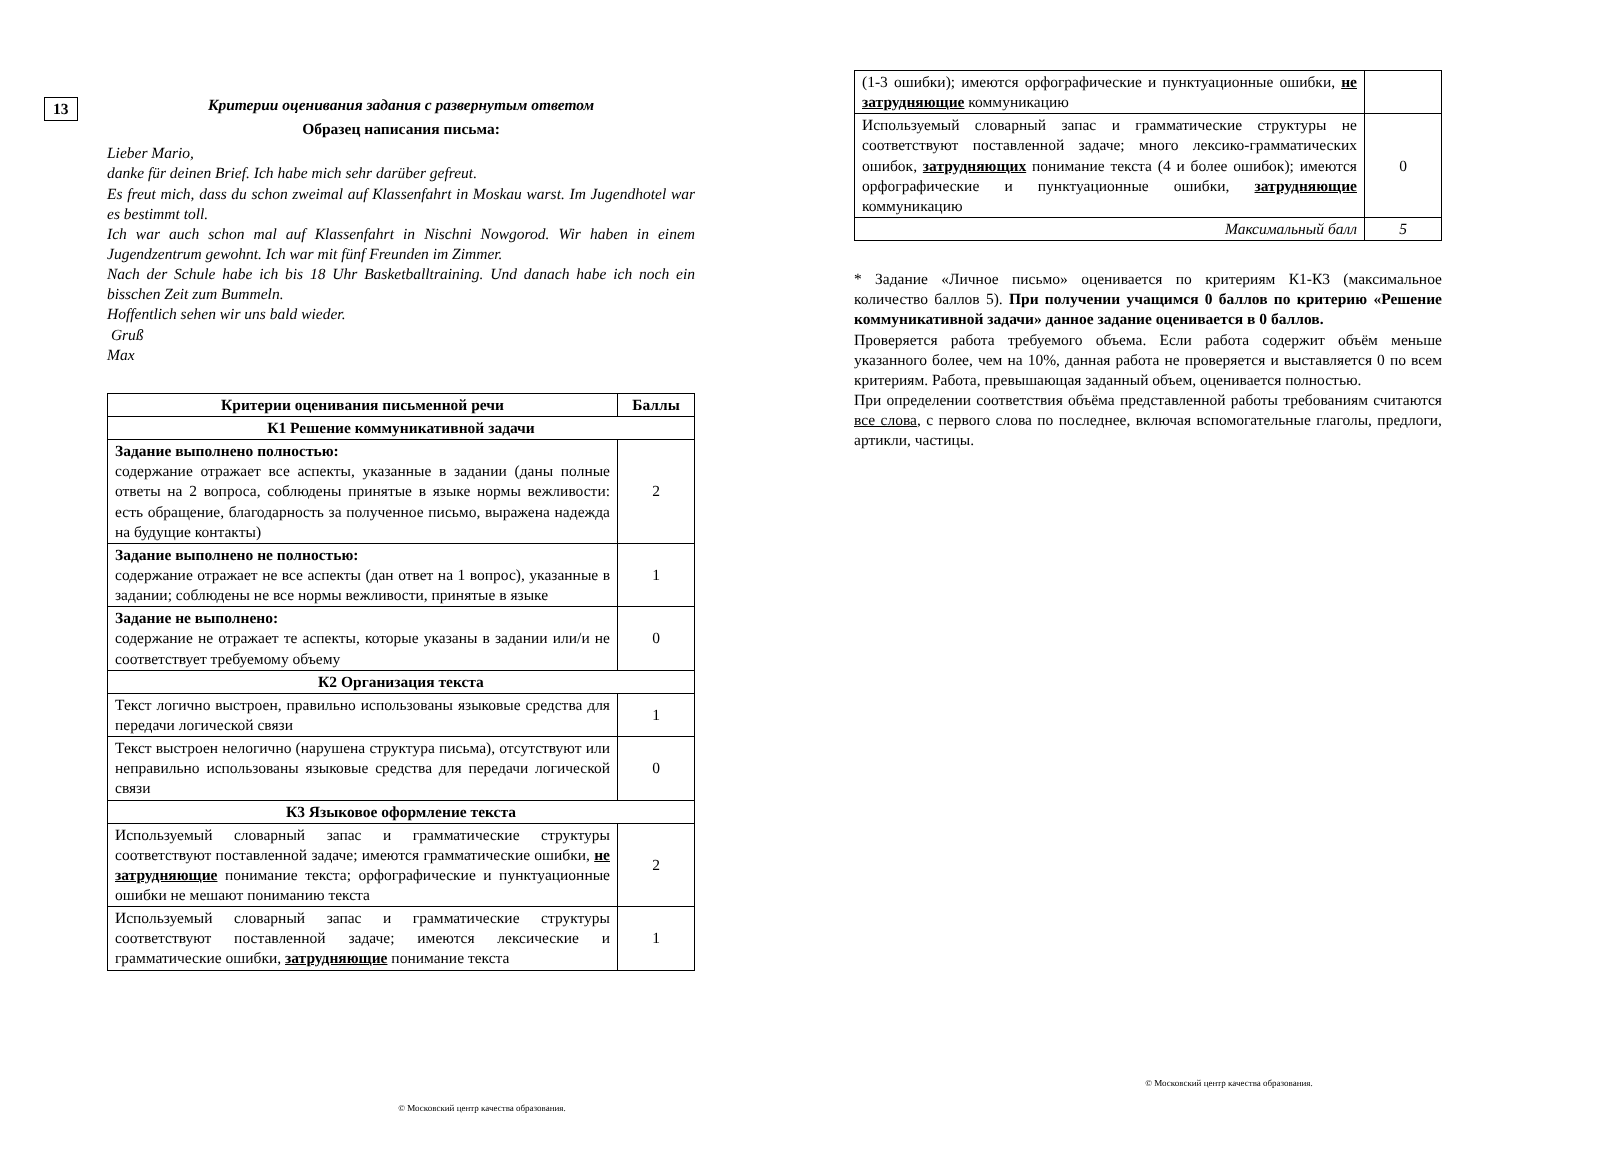13
Критерии оценивания задания с развернутым ответом
Образец написания письма:
Lieber Mario,
danke für deinen Brief. Ich habe mich sehr darüber gefreut.
Es freut mich, dass du schon zweimal auf Klassenfahrt in Moskau warst. Im Jugendhotel war es bestimmt toll.
Ich war auch schon mal auf Klassenfahrt in Nischni Nowgorod. Wir haben in einem Jugendzentrum gewohnt. Ich war mit fünf Freunden im Zimmer.
Nach der Schule habe ich bis 18 Uhr Basketballtraining. Und danach habe ich noch ein bisschen Zeit zum Bummeln.
Hoffentlich sehen wir uns bald wieder.
Gruß
Max
| Критерии оценивания письменной речи | Баллы |
| --- | --- |
| К1 Решение коммуникативной задачи | |
| Задание выполнено полностью: содержание отражает все аспекты, указанные в задании (даны полные ответы на 2 вопроса, соблюдены принятые в языке нормы вежливости: есть обращение, благодарность за полученное письмо, выражена надежда на будущие контакты) | 2 |
| Задание выполнено не полностью: содержание отражает не все аспекты (дан ответ на 1 вопрос), указанные в задании; соблюдены не все нормы вежливости, принятые в языке | 1 |
| Задание не выполнено: содержание не отражает те аспекты, которые указаны в задании или/и не соответствует требуемому объему | 0 |
| К2 Организация текста | |
| Текст логично выстроен, правильно использованы языковые средства для передачи логической связи | 1 |
| Текст выстроен нелогично (нарушена структура письма), отсутствуют или неправильно использованы языковые средства для передачи логической связи | 0 |
| К3 Языковое оформление текста | |
| Используемый словарный запас и грамматические структуры соответствуют поставленной задаче; имеются грамматические ошибки, не затрудняющие понимание текста; орфографические и пунктуационные ошибки не мешают пониманию текста | 2 |
| Используемый словарный запас и грамматические структуры соответствуют поставленной задаче; имеются лексические и грамматические ошибки, затрудняющие понимание текста | 1 |
© Московский центр качества образования.
| (1-3 ошибки); имеются орфографические и пунктуационные ошибки, не затрудняющие коммуникацию | |
| Используемый словарный запас и грамматические структуры не соответствуют поставленной задаче; много лексико-грамматических ошибок, затрудняющих понимание текста (4 и более ошибок); имеются орфографические и пунктуационные ошибки, затрудняющие коммуникацию | 0 |
| Максимальный балл | 5 |
* Задание «Личное письмо» оценивается по критериям К1-К3 (максимальное количество баллов 5). При получении учащимся 0 баллов по критерию «Решение коммуникативной задачи» данное задание оценивается в 0 баллов.
Проверяется работа требуемого объема. Если работа содержит объём меньше указанного более, чем на 10%, данная работа не проверяется и выставляется 0 по всем критериям. Работа, превышающая заданный объем, оценивается полностью.
При определении соответствия объёма представленной работы требованиям считаются все слова, с первого слова по последнее, включая вспомогательные глаголы, предлоги, артикли, частицы.
© Московский центр качества образования.